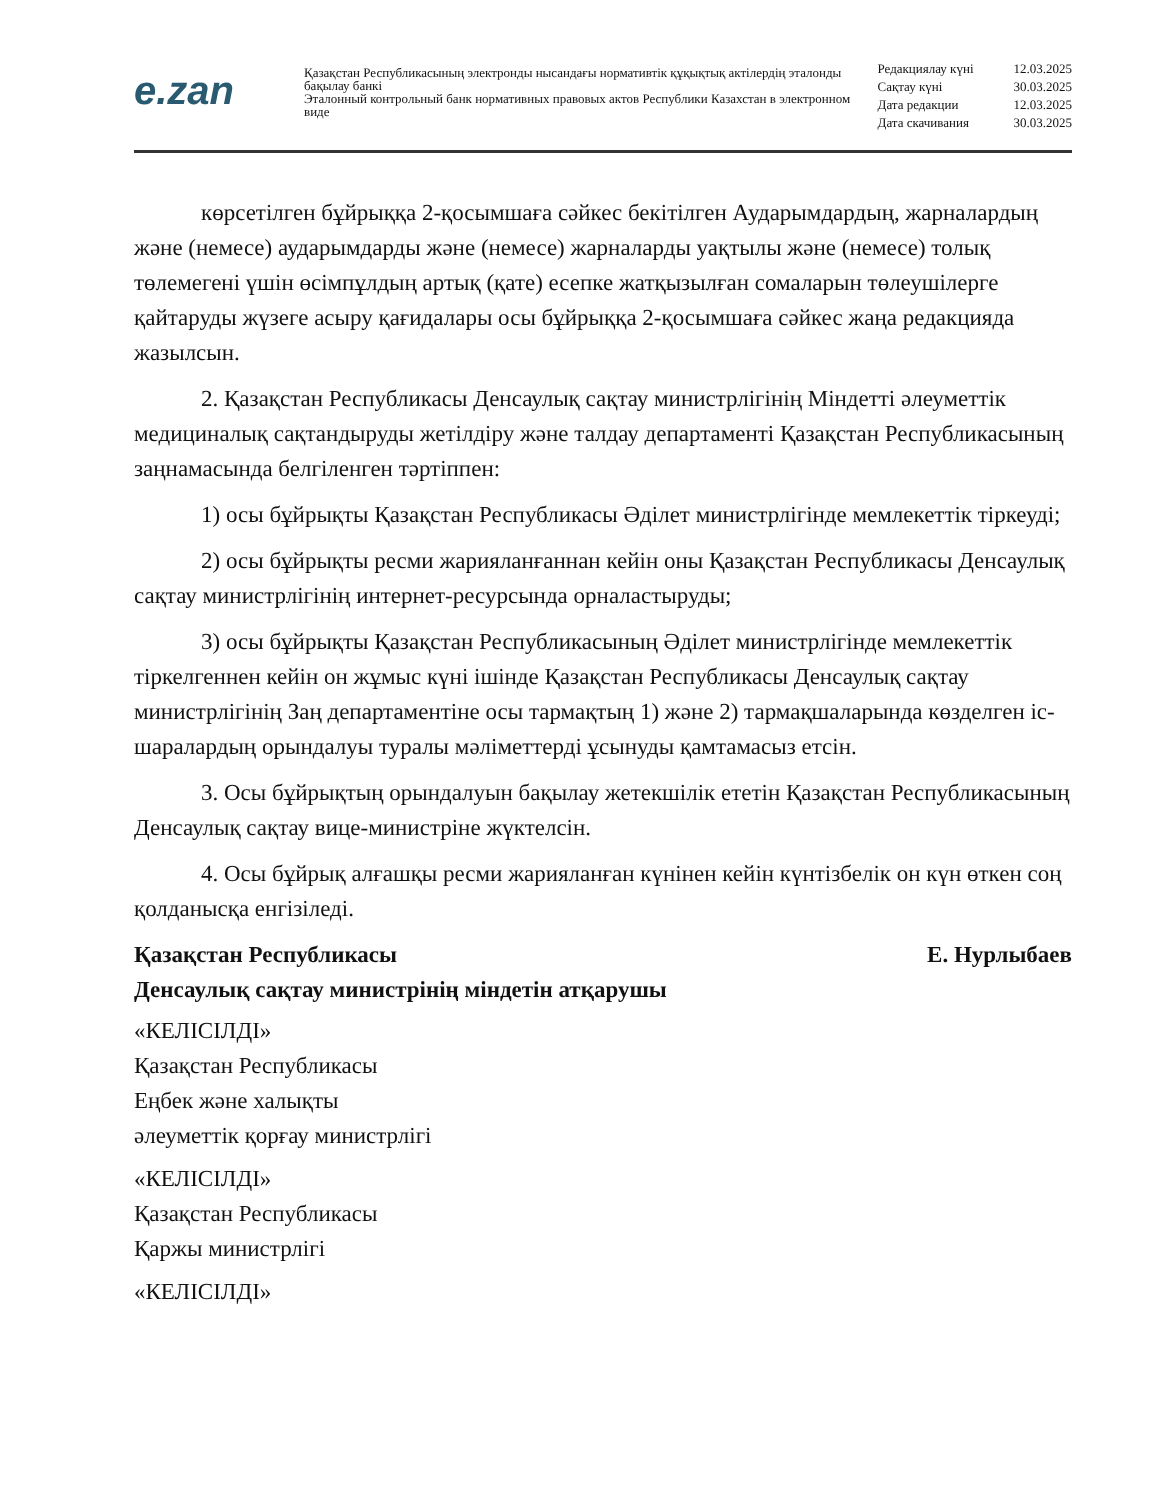e.zan
Қазақстан Республикасының электронды нысандағы нормативтік құқықтық актілердің эталонды бақылау банкі
Эталонный контрольный банк нормативных правовых актов Республики Казахстан в электронном виде
| Редакциялау күні | 12.03.2025 |
| Сақтау күні | 30.03.2025 |
| Дата редакции | 12.03.2025 |
| Дата скачивания | 30.03.2025 |
көрсетілген бұйрыққа 2-қосымшаға сәйкес бекітілген Аударымдардың, жарналардың және (немесе) аударымдарды және (немесе) жарналарды уақтылы және (немесе) толық төлемегені үшін өсімпұлдың артық (қате) есепке жатқызылған сомаларын төлеушілерге қайтаруды жүзеге асыру қағидалары осы бұйрыққа 2-қосымшаға сәйкес жаңа редакцияда жазылсын.
2. Қазақстан Республикасы Денсаулық сақтау министрлігінің Міндетті әлеуметтік медициналық сақтандыруды жетілдіру және талдау департаменті Қазақстан Республикасының заңнамасында белгіленген тәртіппен:
1) осы бұйрықты Қазақстан Республикасы Әділет министрлігінде мемлекеттік тіркеуді;
2) осы бұйрықты ресми жарияланғаннан кейін оны Қазақстан Республикасы Денсаулық сақтау министрлігінің интернет-ресурсында орналастыруды;
3) осы бұйрықты Қазақстан Республикасының Әділет министрлігінде мемлекеттік тіркелгеннен кейін он жұмыс күні ішінде Қазақстан Республикасы Денсаулық сақтау министрлігінің Заң департаментіне осы тармақтың 1) және 2) тармақшаларында көзделген іс-шаралардың орындалуы туралы мәліметтерді ұсынуды қамтамасыз етсін.
3. Осы бұйрықтың орындалуын бақылау жетекшілік ететін Қазақстан Республикасының Денсаулық сақтау вице-министріне жүктелсін.
4. Осы бұйрық алғашқы ресми жарияланған күнінен кейін күнтізбелік он күн өткен соң қолданысқа енгізіледі.
Қазақстан Республикасы Е. Нурлыбаев
Денсаулық сақтау министрінің міндетін атқарушы
«КЕЛІСІЛДІ»
Қазақстан Республикасы
Еңбек және халықты
әлеуметтік қорғау министрлігі
«КЕЛІСІЛДІ»
Қазақстан Республикасы
Қаржы министрлігі
«КЕЛІСІЛДІ»